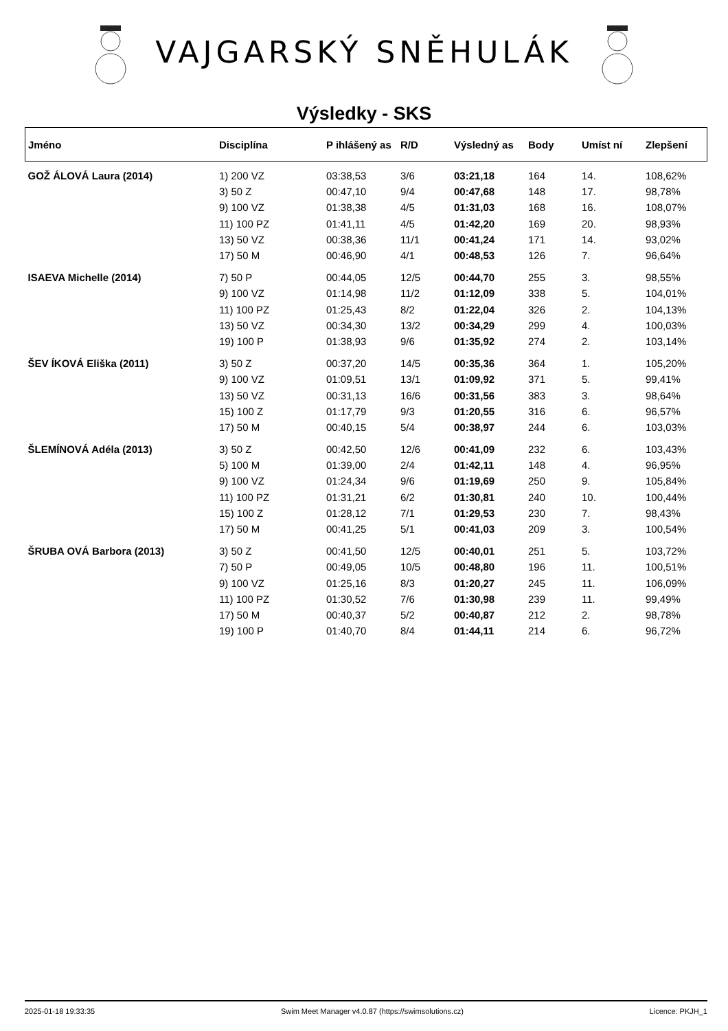VAJGARSKÝ SNĚHULÁK
Výsledky - SKS
| Jméno | Disciplína | P ihlášený as | R/D | Výsledný as | Body | Umíst ní | Zlepšení |
| --- | --- | --- | --- | --- | --- | --- | --- |
| GOŽ ÁLOVÁ Laura (2014) | 1) 200 VZ | 03:38,53 | 3/6 | 03:21,18 | 164 | 14. | 108,62% |
| | 3) 50 Z | 00:47,10 | 9/4 | 00:47,68 | 148 | 17. | 98,78% |
| | 9) 100 VZ | 01:38,38 | 4/5 | 01:31,03 | 168 | 16. | 108,07% |
| | 11) 100 PZ | 01:41,11 | 4/5 | 01:42,20 | 169 | 20. | 98,93% |
| | 13) 50 VZ | 00:38,36 | 11/1 | 00:41,24 | 171 | 14. | 93,02% |
| | 17) 50 M | 00:46,90 | 4/1 | 00:48,53 | 126 | 7. | 96,64% |
| ISAEVA Michelle (2014) | 7) 50 P | 00:44,05 | 12/5 | 00:44,70 | 255 | 3. | 98,55% |
| | 9) 100 VZ | 01:14,98 | 11/2 | 01:12,09 | 338 | 5. | 104,01% |
| | 11) 100 PZ | 01:25,43 | 8/2 | 01:22,04 | 326 | 2. | 104,13% |
| | 13) 50 VZ | 00:34,30 | 13/2 | 00:34,29 | 299 | 4. | 100,03% |
| | 19) 100 P | 01:38,93 | 9/6 | 01:35,92 | 274 | 2. | 103,14% |
| ŠEV ÍKOVÁ Eliška (2011) | 3) 50 Z | 00:37,20 | 14/5 | 00:35,36 | 364 | 1. | 105,20% |
| | 9) 100 VZ | 01:09,51 | 13/1 | 01:09,92 | 371 | 5. | 99,41% |
| | 13) 50 VZ | 00:31,13 | 16/6 | 00:31,56 | 383 | 3. | 98,64% |
| | 15) 100 Z | 01:17,79 | 9/3 | 01:20,55 | 316 | 6. | 96,57% |
| | 17) 50 M | 00:40,15 | 5/4 | 00:38,97 | 244 | 6. | 103,03% |
| ŠLEMÍNOVÁ Adéla (2013) | 3) 50 Z | 00:42,50 | 12/6 | 00:41,09 | 232 | 6. | 103,43% |
| | 5) 100 M | 01:39,00 | 2/4 | 01:42,11 | 148 | 4. | 96,95% |
| | 9) 100 VZ | 01:24,34 | 9/6 | 01:19,69 | 250 | 9. | 105,84% |
| | 11) 100 PZ | 01:31,21 | 6/2 | 01:30,81 | 240 | 10. | 100,44% |
| | 15) 100 Z | 01:28,12 | 7/1 | 01:29,53 | 230 | 7. | 98,43% |
| | 17) 50 M | 00:41,25 | 5/1 | 00:41,03 | 209 | 3. | 100,54% |
| ŠRUBA OVÁ Barbora (2013) | 3) 50 Z | 00:41,50 | 12/5 | 00:40,01 | 251 | 5. | 103,72% |
| | 7) 50 P | 00:49,05 | 10/5 | 00:48,80 | 196 | 11. | 100,51% |
| | 9) 100 VZ | 01:25,16 | 8/3 | 01:20,27 | 245 | 11. | 106,09% |
| | 11) 100 PZ | 01:30,52 | 7/6 | 01:30,98 | 239 | 11. | 99,49% |
| | 17) 50 M | 00:40,37 | 5/2 | 00:40,87 | 212 | 2. | 98,78% |
| | 19) 100 P | 01:40,70 | 8/4 | 01:44,11 | 214 | 6. | 96,72% |
2025-01-18 19:33:35 Swim Meet Manager v4.0.87 (https://swimsolutions.cz) Licence: PKJH_1